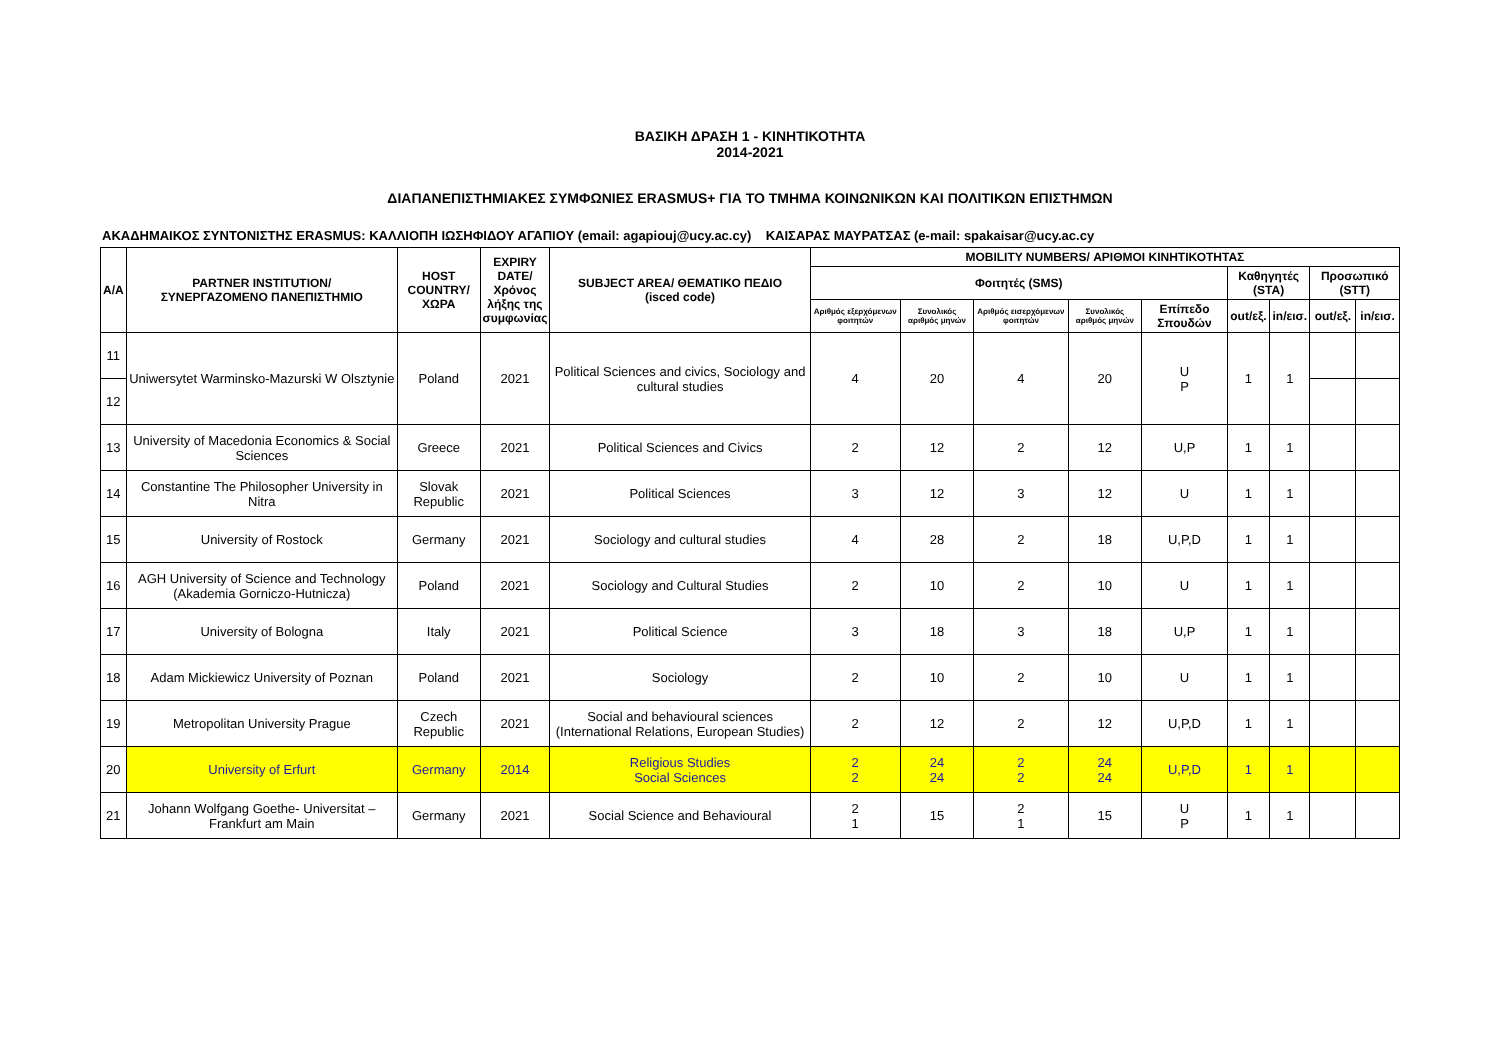ΒΑΣΙΚΗ ΔΡΑΣΗ 1 - ΚΙΝΗΤΙΚΟΤΗΤΑ
2014-2021
ΔΙΑΠΑΝΕΠΙΣΤΗΜΙΑΚΕΣ ΣΥΜΦΩΝΙΕΣ ERASMUS+ ΓΙΑ ΤΟ ΤΜΗΜΑ ΚΟΙΝΩΝΙΚΩΝ ΚΑΙ ΠΟΛΙΤΙΚΩΝ ΕΠΙΣΤΗΜΩΝ
ΑΚΑΔΗΜΑΙΚΟΣ ΣΥΝΤΟΝΙΣΤΗΣ ERASMUS: ΚΑΛΛΙΟΠΗ ΙΩΣΗΦΙΔΟΥ ΑΓΑΠΙΟΥ (email: agapiouj@ucy.ac.cy) ΚΑΙΣΑΡΑΣ ΜΑΥΡΑΤΣΑΣ (e-mail: spakaisar@ucy.ac.cy
| A/A | PARTNER INSTITUTION/ ΣΥΝΕΡΓΑΖΟΜΕΝΟ ΠΑΝΕΠΙΣΤΗΜΙΟ | HOST COUNTRY/ ΧΩΡΑ | EXPIRY DATE/ Χρόνος λήξης της συμφωνίας | SUBJECT AREA/ ΘΕΜΑΤΙΚΟ ΠΕΔΙΟ (isced code) | MOBILITY NUMBERS/ ΑΡΙΘΜΟΙ ΚΙΝΗΤΙΚΟΤΗΤΑΣ | | | | | | | | |
| --- | --- | --- | --- | --- | --- | --- | --- | --- | --- | --- | --- | --- | --- |
| | | | | | Φοιτητές (SMS) | | | | | Καθηγητές (STA) | | Προσωπικό (STT) | |
| | | | | | Αριθμός εξερχόμενων φοιτητών | Συνολικός αριθμός μηνών | Αριθμός εισερχόμενων φοιτητών | Συνολικός αριθμός μηνών | Επίπεδο Σπουδών | out/εξ. | in/εισ. | out/εξ. | in/εισ. |
| 11 | Uniwersytet Warminsko-Mazurski W Olsztynie | Poland | 2021 | Political Sciences and civics, Sociology and cultural studies | 4 | 20 | 4 | 20 | U P | 1 | 1 | | |
| 12 | | | | | | | | | | | | | |
| 13 | University of Macedonia Economics & Social Sciences | Greece | 2021 | Political Sciences and Civics | 2 | 12 | 2 | 12 | U,P | 1 | 1 | | |
| 14 | Constantine The Philosopher University in Nitra | Slovak Republic | 2021 | Political Sciences | 3 | 12 | 3 | 12 | U | 1 | 1 | | |
| 15 | University of Rostock | Germany | 2021 | Sociology and cultural studies | 4 | 28 | 2 | 18 | U,P,D | 1 | 1 | | |
| 16 | AGH University of Science and Technology (Akademia Gorniczo-Hutnicza) | Poland | 2021 | Sociology and Cultural Studies | 2 | 10 | 2 | 10 | U | 1 | 1 | | |
| 17 | University of Bologna | Italy | 2021 | Political Science | 3 | 18 | 3 | 18 | U,P | 1 | 1 | | |
| 18 | Adam Mickiewicz University of Poznan | Poland | 2021 | Sociology | 2 | 10 | 2 | 10 | U | 1 | 1 | | |
| 19 | Metropolitan University Prague | Czech Republic | 2021 | Social and behavioural sciences (International Relations, European Studies) | 2 | 12 | 2 | 12 | U,P,D | 1 | 1 | | |
| 20 | University of Erfurt | Germany | 2014 | Religious Studies Social Sciences | 2 2 | 24 24 | 2 2 | 24 24 | U,P,D | 1 | 1 | | |
| 21 | Johann Wolfgang Goethe- Universitat – Frankfurt am Main | Germany | 2021 | Social Science and Behavioural | 2 1 | 15 | 2 1 | 15 | U P | 1 | 1 | | |